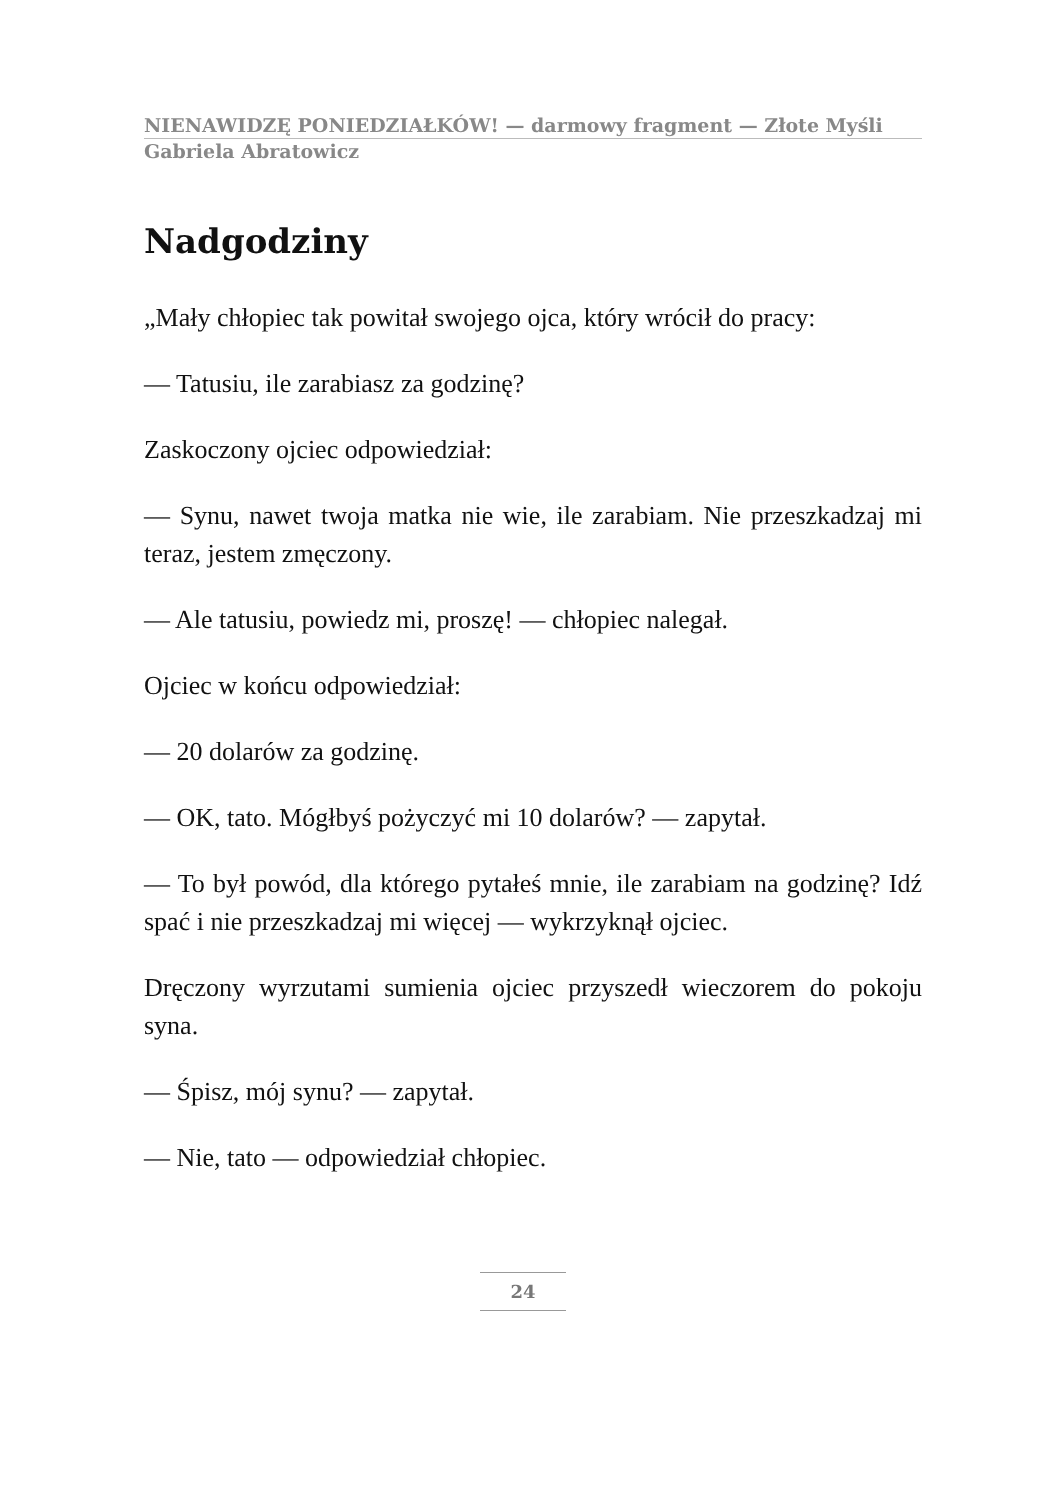NIENAWIDZĘ PONIEDZIAŁKÓW! — darmowy fragment — Złote Myśli
Gabriela Abratowicz
Nadgodziny
„Mały chłopiec tak powitał swojego ojca, który wrócił do pracy:
— Tatusiu, ile zarabiasz za godzinę?
Zaskoczony ojciec odpowiedział:
— Synu, nawet twoja matka nie wie, ile zarabiam. Nie przeszkadzaj mi teraz, jestem zmęczony.
— Ale tatusiu, powiedz mi, proszę! — chłopiec nalegał.
Ojciec w końcu odpowiedział:
— 20 dolarów za godzinę.
— OK, tato. Mógłbyś pożyczyć mi 10 dolarów? — zapytał.
— To był powód, dla którego pytałeś mnie, ile zarabiam na godzinę? Idź spać i nie przeszkadzaj mi więcej — wykrzyknął ojciec.
Dręczony wyrzutami sumienia ojciec przyszedł wieczorem do pokoju syna.
— Śpisz, mój synu? — zapytał.
— Nie, tato — odpowiedział chłopiec.
24